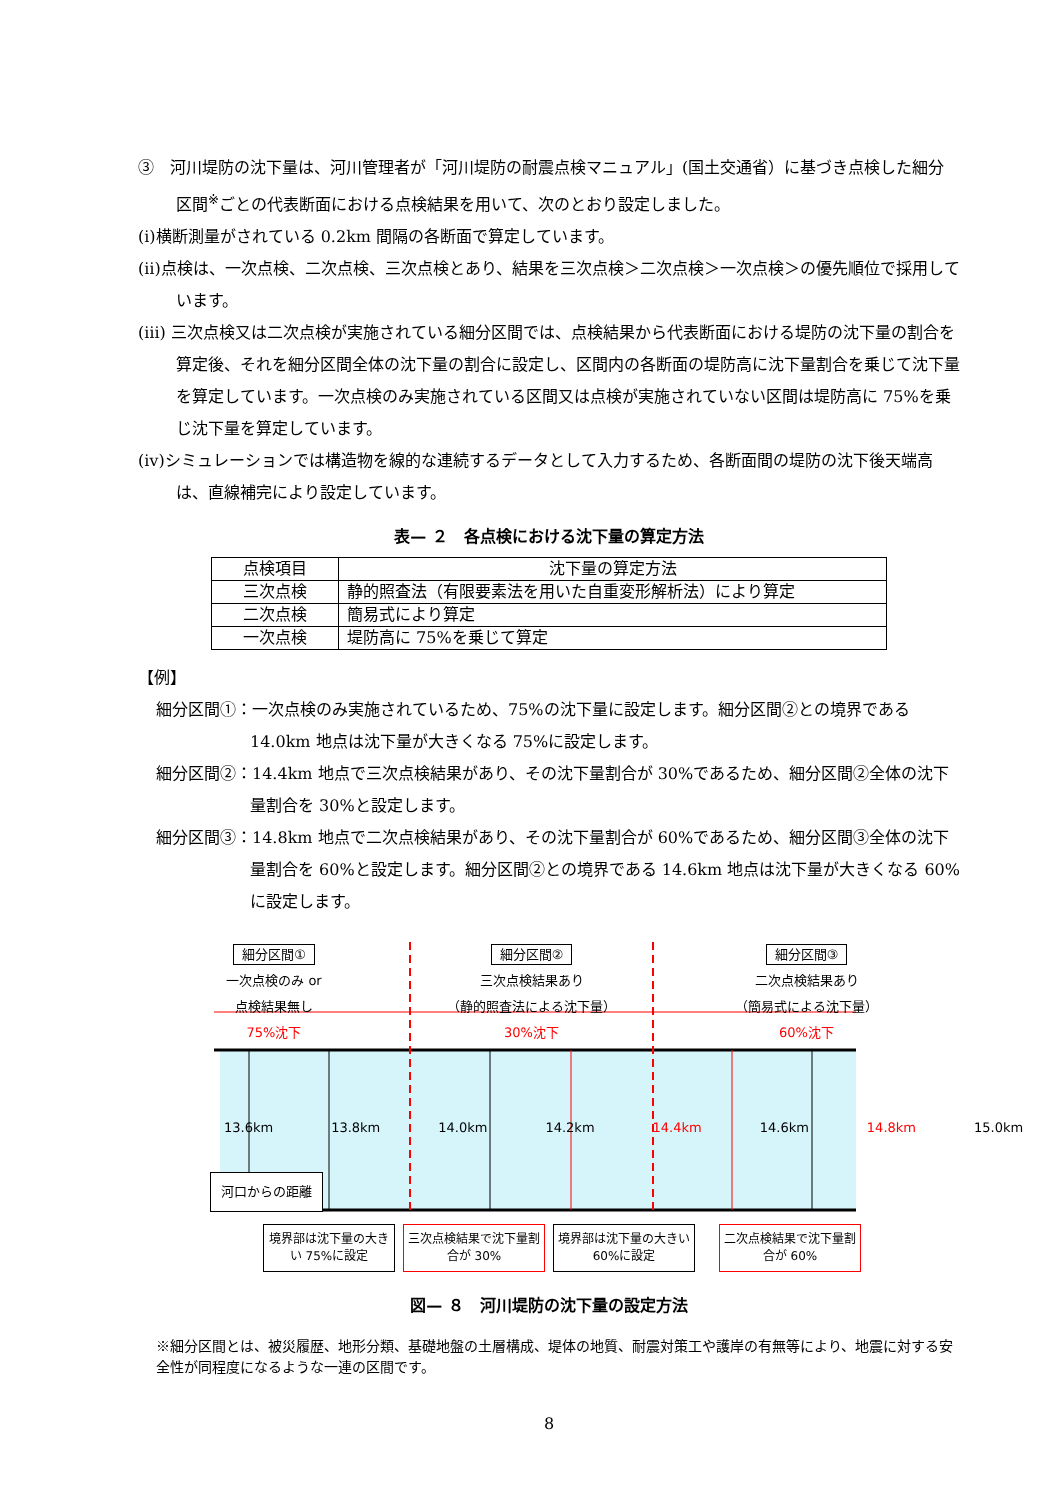③　河川堤防の沈下量は、河川管理者が「河川堤防の耐震点検マニュアル」(国土交通省）に基づき点検した細分区間<sup>※</sup>ごとの代表断面における点検結果を用いて、次のとおり設定しました。
(ⅰ)横断測量がされている 0.2km 間隔の各断面で算定しています。
(ⅱ)点検は、一次点検、二次点検、三次点検とあり、結果を三次点検＞二次点検＞一次点検＞の優先順位で採用しています。
(ⅲ) 三次点検又は二次点検が実施されている細分区間では、点検結果から代表断面における堤防の沈下量の割合を算定後、それを細分区間全体の沈下量の割合に設定し、区間内の各断面の堤防高に沈下量割合を乗じて沈下量を算定しています。一次点検のみ実施されている区間又は点検が実施されていない区間は堤防高に 75%を乗じ沈下量を算定しています。
(ⅳ)シミュレーションでは構造物を線的な連続するデータとして入力するため、各断面間の堤防の沈下後天端高は、直線補完により設定しています。
表— ２　各点検における沈下量の算定方法
| 点検項目 | 沈下量の算定方法 |
| --- | --- |
| 三次点検 | 静的照査法（有限要素法を用いた自重変形解析法）により算定 |
| 二次点検 | 簡易式により算定 |
| 一次点検 | 堤防高に 75%を乗じて算定 |
【例】
細分区間①：一次点検のみ実施されているため、75%の沈下量に設定します。細分区間②との境界である 14.0km 地点は沈下量が大きくなる 75%に設定します。
細分区間②：14.4km 地点で三次点検結果があり、その沈下量割合が 30%であるため、細分区間②全体の沈下量割合を 30%と設定します。
細分区間③：14.8km 地点で二次点検結果があり、その沈下量割合が 60%であるため、細分区間③全体の沈下量割合を 60%と設定します。細分区間②との境界である 14.6km 地点は沈下量が大きくなる 60%に設定します。
細分区間①
一次点検のみ or
点検結果無し
75%沈下
細分区間②
三次点検結果あり
（静的照査法による沈下量）
30%沈下
細分区間③
二次点検結果あり
（簡易式による沈下量）
60%沈下
13.6km 13.8km 14.0km 14.2km 14.4km 14.6km 14.8km 15.0km
河口からの距離
境界部は沈下量の大きい 75%に設定
三次点検結果で沈下量割合が 30%
境界部は沈下量の大きい 60%に設定
二次点検結果で沈下量割合が 60%
図— ８　河川堤防の沈下量の設定方法
※細分区間とは、被災履歴、地形分類、基礎地盤の土層構成、堤体の地質、耐震対策工や護岸の有無等により、地震に対する安全性が同程度になるような一連の区間です。
8